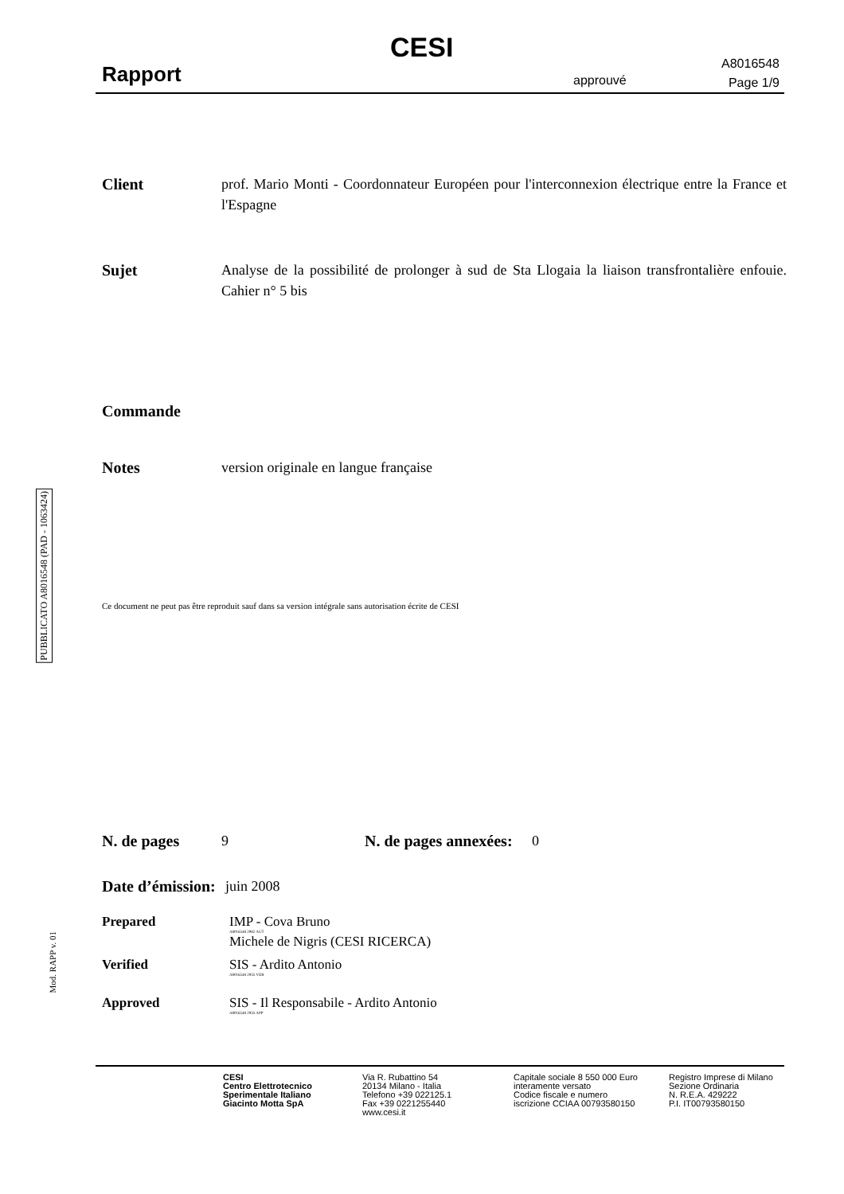CESI
Rapport approuvé
A8016548
Page 1/9
Client prof. Mario Monti - Coordonnateur Européen pour l'interconnexion électrique entre la France et l'Espagne
Sujet Analyse de la possibilité de prolonger à sud de Sta Llogaia la liaison transfrontalière enfouie. Cahier n° 5 bis
Commande
Notes version originale en langue française
PUBBLICATO A8016548 (PAD - 1063424)
Ce document ne peut pas être reproduit sauf dans sa version intégrale sans autorisation écrite de CESI
N. de pages 9 N. de pages annexées: 0
Date d’émission: juin 2008
Prepared IMP - Cova Bruno
A8016548 2982 AUT
Michele de Nigris (CESI RICERCA)
Verified SIS - Ardito Antonio
A8016548 2935 VER
Approved SIS - Il Responsabile - Ardito Antonio
A8016548 2935 APP
Mod. RAPP v. 01
CESI
Centro Elettrotecnico
Sperimentale Italiano
Giacinto Motta SpA
Via R. Rubattino 54
20134 Milano - Italia
Telefono +39 022125.1
Fax +39 0221255440
www.cesi.it
Capitale sociale 8 550 000 Euro
interamente versato
Codice fiscale e numero
iscrizione CCIAA 00793580150
Registro Imprese di Milano
Sezione Ordinaria
N. R.E.A. 429222
P.I. IT00793580150